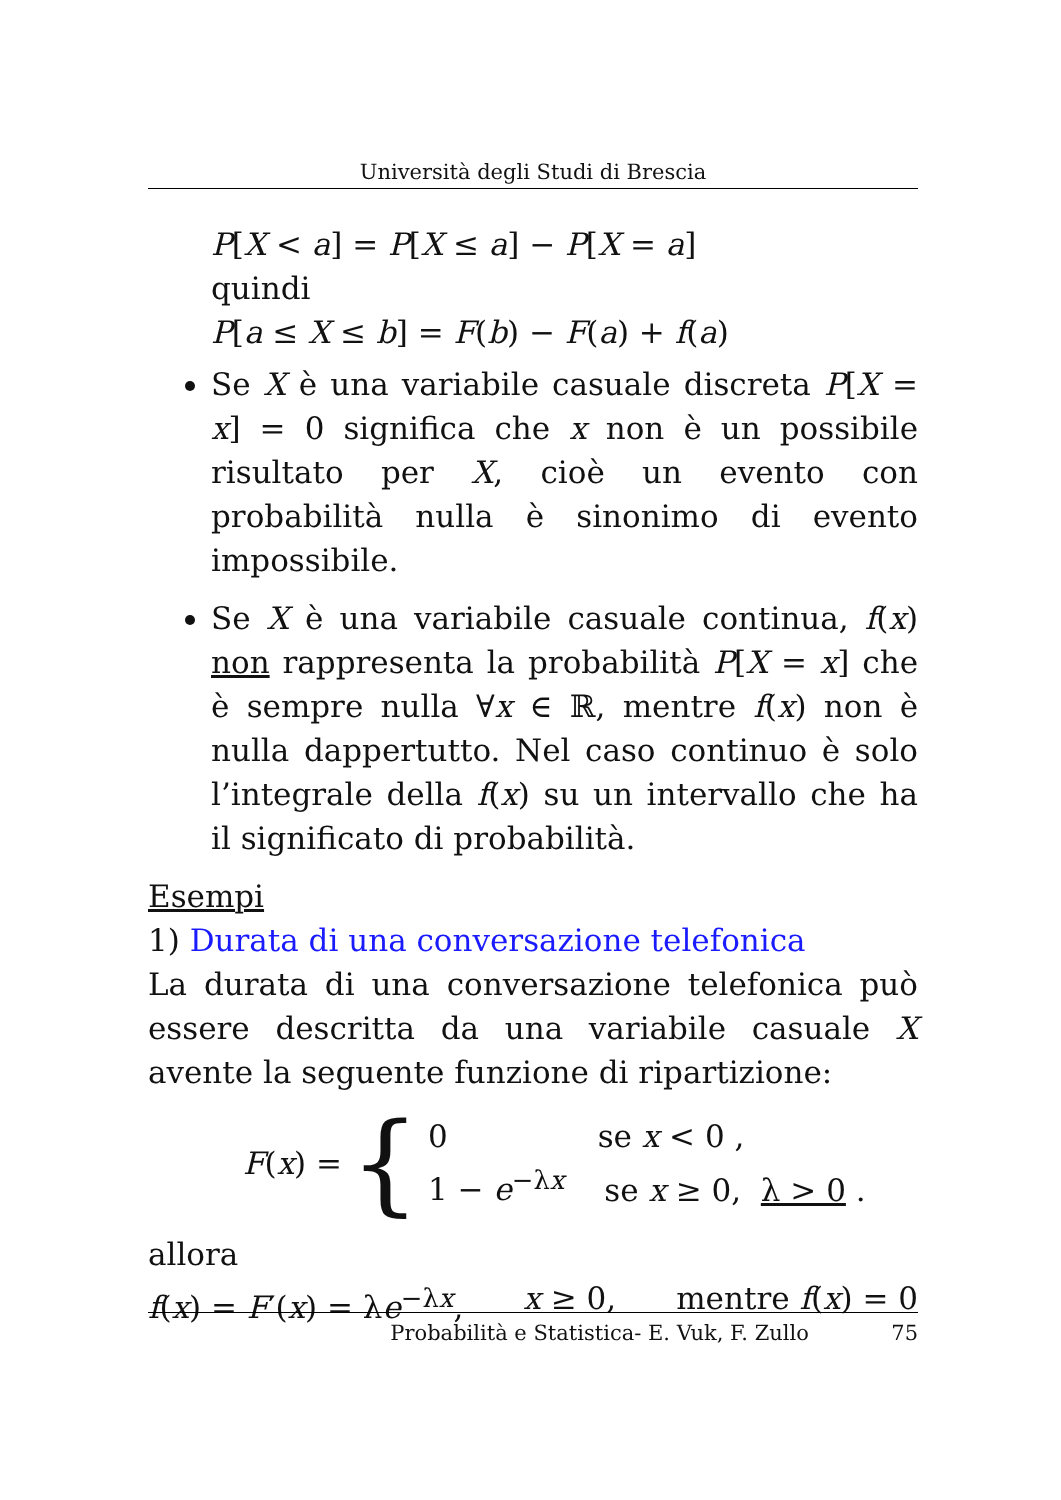Università degli Studi di Brescia
P[X < a] = P[X ≤ a] − P[X = a]
quindi
P[a ≤ X ≤ b] = F(b) − F(a) + f(a)
Se X è una variabile casuale discreta P[X = x] = 0 significa che x non è un possibile risultato per X, cioè un evento con probabilità nulla è sinonimo di evento impossibile.
Se X è una variabile casuale continua, f(x) non rappresenta la probabilità P[X = x] che è sempre nulla ∀x ∈ ℝ, mentre f(x) non è nulla dappertutto. Nel caso continuo è solo l’integrale della f(x) su un intervallo che ha il significato di probabilità.
Esempi
1) Durata di una conversazione telefonica
La durata di una conversazione telefonica può essere descritta da una variabile casuale X avente la seguente funzione di ripartizione:
F(x) = {
0 se x < 0 ,
1 − e<sup>−λx</sup> se x ≥ 0, λ > 0 .
allora
f(x) = F′(x) = λe<sup>−λx</sup>, x ≥ 0, mentre f(x) = 0
Probabilità e Statistica- E. Vuk, F. Zullo 75